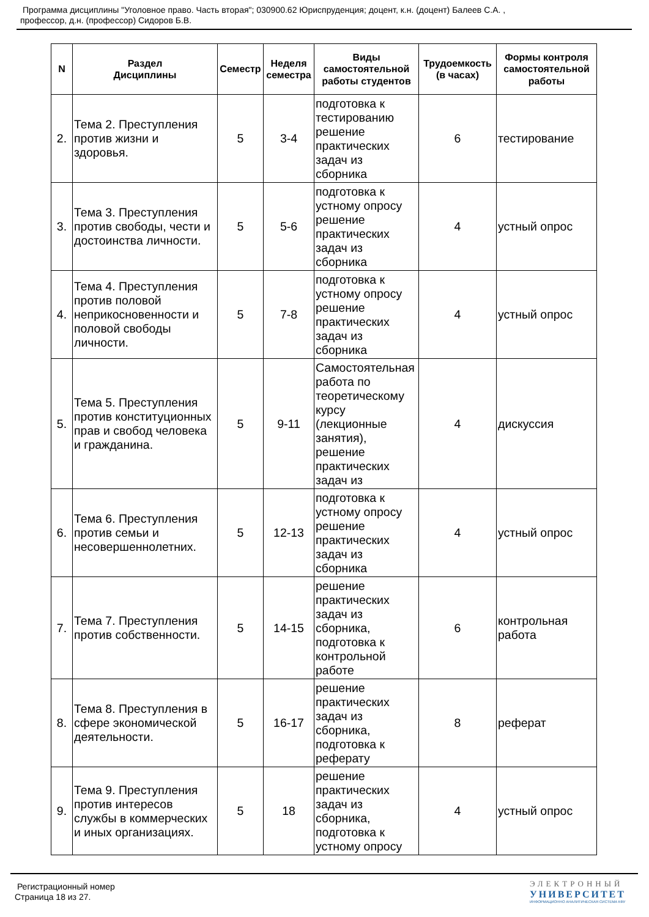Программа дисциплины "Уголовное право. Часть вторая"; 030900.62 Юриспруденция; доцент, к.н. (доцент) Балеев С.А. ,
профессор, д.н. (профессор) Сидоров Б.В.
| N | Раздел Дисциплины | Семестр | Неделя семестра | Виды самостоятельной работы студентов | Трудоемкость (в часах) | Формы контроля самостоятельной работы |
| --- | --- | --- | --- | --- | --- | --- |
| 2. | Тема 2. Преступления против жизни и здоровья. | 5 | 3-4 | подготовка к тестированию решение практических задач из сборника | 6 | тестирование |
| 3. | Тема 3. Преступления против свободы, чести и достоинства личности. | 5 | 5-6 | подготовка к устному опросу решение практических задач из сборника | 4 | устный опрос |
| 4. | Тема 4. Преступления против половой неприкосновенности и половой свободы личности. | 5 | 7-8 | подготовка к устному опросу решение практических задач из сборника | 4 | устный опрос |
| 5. | Тема 5. Преступления против конституционных прав и свобод человека и гражданина. | 5 | 9-11 | Самостоятельная работа по теоретическому курсу (лекционные занятия), решение практических задач из | 4 | дискуссия |
| 6. | Тема 6. Преступления против семьи и несовершеннолетних. | 5 | 12-13 | подготовка к устному опросу решение практических задач из сборника | 4 | устный опрос |
| 7. | Тема 7. Преступления против собственности. | 5 | 14-15 | решение практических задач из сборника, подготовка к контрольной работе | 6 | контрольная работа |
| 8. | Тема 8. Преступления в сфере экономической деятельности. | 5 | 16-17 | решение практических задач из сборника, подготовка к реферату | 8 | реферат |
| 9. | Тема 9. Преступления против интересов службы в коммерческих и иных организациях. | 5 | 18 | решение практических задач из сборника, подготовка к устному опросу | 4 | устный опрос |
Регистрационный номер
Страница 18 из 27.
ЭЛЕКТРОННЫЙ
УНИВЕРСИТЕТ
ИНФОРМАЦИОННО АНАЛИТИЧЕСКАЯ СИСТЕМА КФУ